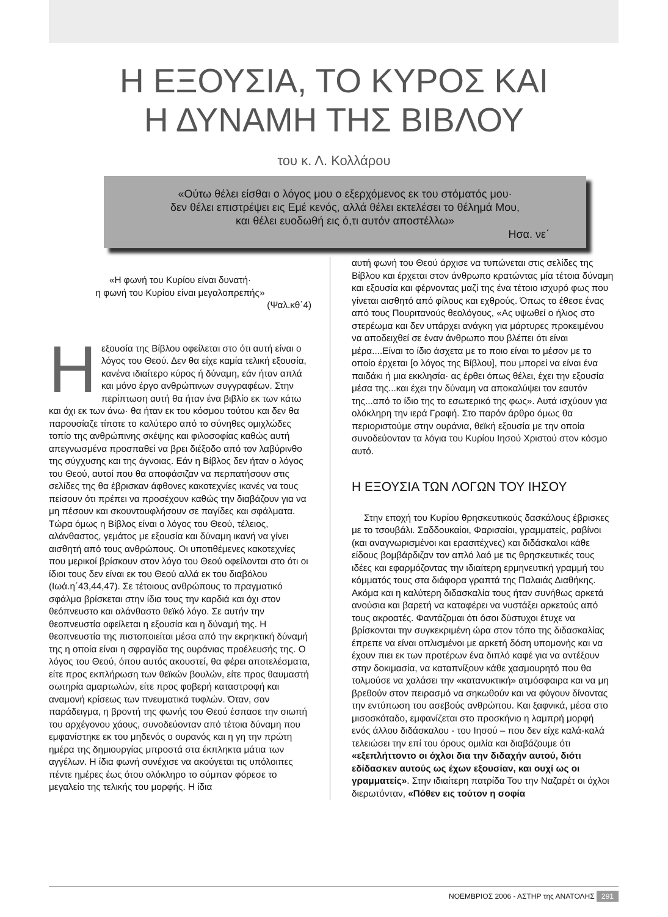Η ΕΞΟΥΣΙΑ, ΤΟ ΚΥΡΟΣ ΚΑΙ
Η ΔΥΝΑΜΗ ΤΗΣ ΒΙΒΛΟΥ
του κ. Λ. Κολλάρου
«Ούτω θέλει είσθαι ο λόγος μου ο εξερχόμενος εκ του στόματός μου·
δεν θέλει επιστρέψει εις Εμέ κενός, αλλά θέλει εκτελέσει το θέλημά Μου,
και θέλει ευοδωθή εις ό,τι αυτόν αποστέλλω»
Ησα. νε΄
«Η φωνή του Κυρίου είναι δυνατή·
η φωνή του Κυρίου είναι μεγαλοπρεπής»
(Ψαλ.κθ΄4)
Η εξουσία της Βίβλου οφείλεται στο ότι αυτή είναι ο λόγος του Θεού. Δεν θα είχε καμία τελική εξουσία, κανένα ιδιαίτερο κύρος ή δύναμη, εάν ήταν απλά και μόνο έργο ανθρώπινων συγγραφέων. Στην περίπτωση αυτή θα ήταν ένα βιβλίο εκ των κάτω και όχι εκ των άνω· θα ήταν εκ του κόσμου τούτου και δεν θα παρουσίαζε τίποτε το καλύτερο από το σύνηθες ομιχλώδες τοπίο της ανθρώπινης σκέψης και φιλοσοφίας καθώς αυτή απεγνωσμένα προσπαθεί να βρει διέξοδο από τον λαβύρινθο της σύγχυσης και της άγνοιας. Εάν η Βίβλος δεν ήταν ο λόγος του Θεού, αυτοί που θα αποφάσιζαν να περπατήσουν στις σελίδες της θα έβρισκαν άφθονες κακοτεχνίες ικανές να τους πείσουν ότι πρέπει να προσέχουν καθώς την διαβάζουν για να μη πέσουν και σκουντουφλήσουν σε παγίδες και σφάλματα. Τώρα όμως η Βίβλος είναι ο λόγος του Θεού, τέλειος, αλάνθαστος, γεμάτος με εξουσία και δύναμη ικανή να γίνει αισθητή από τους ανθρώπους. Οι υποτιθέμενες κακοτεχνίες που μερικοί βρίσκουν στον λόγο του Θεού οφείλονται στο ότι οι ίδιοι τους δεν είναι εκ του Θεού αλλά εκ του διαβόλου (Ιωά.η΄43,44,47). Σε τέτοιους ανθρώπους το πραγματικό σφάλμα βρίσκεται στην ίδια τους την καρδιά και όχι στον θεόπνευστο και αλάνθαστο θεϊκό λόγο. Σε αυτήν την θεοπνευστία οφείλεται η εξουσία και η δύναμή της. Η θεοπνευστία της πιστοποιείται μέσα από την εκρηκτική δύναμή της η οποία είναι η σφραγίδα της ουράνιας προέλευσής της. Ο λόγος του Θεού, όπου αυτός ακουστεί, θα φέρει αποτελέσματα, είτε προς εκπλήρωση των θεϊκών βουλών, είτε προς θαυμαστή σωτηρία αμαρτωλών, είτε προς φοβερή καταστροφή και αναμονή κρίσεως των πνευματικά τυφλών. Όταν, σαν παράδειγμα, η βροντή της φωνής του Θεού έσπασε την σιωπή του αρχέγονου χάους, συνοδεύονταν από τέτοια δύναμη που εμφανίστηκε εκ του μηδενός ο ουρανός και η γη την πρώτη ημέρα της δημιουργίας μπροστά στα έκπληκτα μάτια των αγγέλων. Η ίδια φωνή συνέχισε να ακούγεται τις υπόλοιπες πέντε ημέρες έως ότου ολόκληρο το σύμπαν φόρεσε το μεγαλείο της τελικής του μορφής. Η ίδια
αυτή φωνή του Θεού άρχισε να τυπώνεται στις σελίδες της Βίβλου και έρχεται στον άνθρωπο κρατώντας μία τέτοια δύναμη και εξουσία και φέρνοντας μαζί της ένα τέτοιο ισχυρό φως που γίνεται αισθητό από φίλους και εχθρούς. Όπως το έθεσε ένας από τους Πουριτανούς θεολόγους, «Ας υψωθεί ο ήλιος στο στερέωμα και δεν υπάρχει ανάγκη για μάρτυρες προκειμένου να αποδειχθεί σε έναν άνθρωπο που βλέπει ότι είναι μέρα....Είναι το ίδιο άσχετα με το ποιο είναι το μέσον με το οποίο έρχεται [ο λόγος της Βίβλου], που μπορεί να είναι ένα παιδάκι ή μια εκκλησία· ας έρθει όπως θέλει, έχει την εξουσία μέσα της...και έχει την δύναμη να αποκαλύψει τον εαυτόν της...από το ίδιο της το εσωτερικό της φως». Αυτά ισχύουν για ολόκληρη την ιερά Γραφή. Στο παρόν άρθρο όμως θα περιοριστούμε στην ουράνια, θεϊκή εξουσία με την οποία συνοδεύονταν τα λόγια του Κυρίου Ιησού Χριστού στον κόσμο αυτό.
Η ΕΞΟΥΣΙΑ ΤΩΝ ΛΟΓΩΝ ΤΟΥ ΙΗΣΟΥ
Στην εποχή του Κυρίου θρησκευτικούς δασκάλους έβρισκες με το τσουβάλι. Σαδδουκαίοι, Φαρισαίοι, γραμματείς, ραβίνοι (και αναγνωρισμένοι και ερασιτέχνες) και διδάσκαλοι κάθε είδους βομβάρδιζαν τον απλό λαό με τις θρησκευτικές τους ιδέες και εφαρμόζοντας την ιδιαίτερη ερμηνευτική γραμμή του κόμματός τους στα διάφορα γραπτά της Παλαιάς Διαθήκης. Ακόμα και η καλύτερη διδασκαλία τους ήταν συνήθως αρκετά ανούσια και βαρετή να καταφέρει να νυστάξει αρκετούς από τους ακροατές. Φαντάζομαι ότι όσοι δύστυχοι έτυχε να βρίσκονται την συγκεκριμένη ώρα στον τόπο της διδασκαλίας έπρεπε να είναι οπλισμένοι με αρκετή δόση υπομονής και να έχουν πιει εκ των προτέρων ένα διπλό καφέ για να αντέξουν στην δοκιμασία, να καταπνίξουν κάθε χασμουρητό που θα τολμούσε να χαλάσει την «κατανυκτική» ατμόσφαιρα και να μη βρεθούν στον πειρασμό να σηκωθούν και να φύγουν δίνοντας την εντύπωση του ασεβούς ανθρώπου. Και ξαφνικά, μέσα στο μισοσκόταδο, εμφανίζεται στο προσκήνιο η λαμπρή μορφή ενός άλλου διδάσκαλου - του Ιησού – που δεν είχε καλά-καλά τελειώσει την επί του όρους ομιλία και διαβάζουμε ότι «εξεπλήττοντο οι όχλοι δια την διδαχήν αυτού, διότι εδίδασκεν αυτούς ως έχων εξουσίαν, και ουχί ως οι γραμματείς». Στην ιδιαίτερη πατρίδα Του την Ναζαρέτ οι όχλοι διερωτόνταν, «Πόθεν εις τούτον η σοφία
ΝΟΕΜΒΡΙΟΣ 2006 - ΑΣΤΗΡ της ΑΝΑΤΟΛΗΣ 291